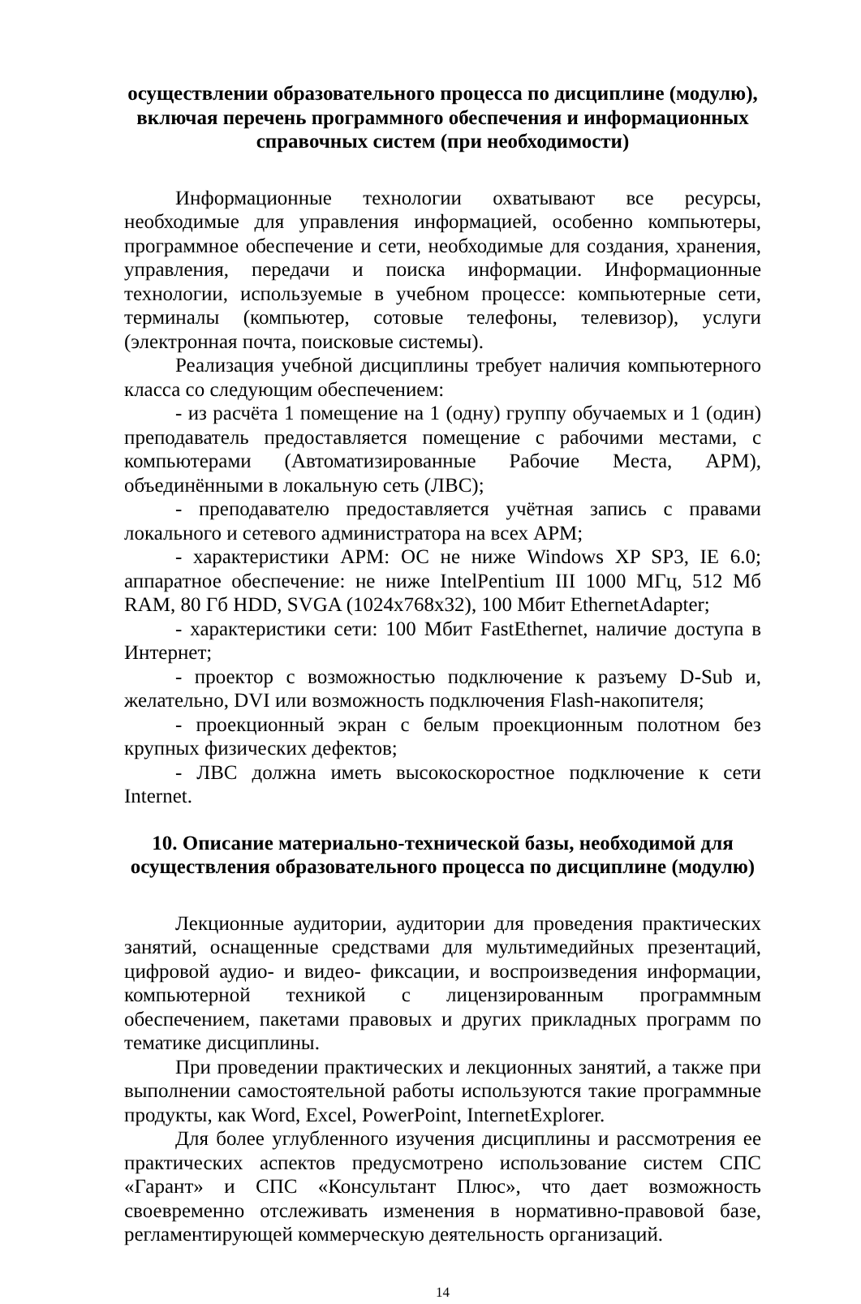осуществлении образовательного процесса по дисциплине (модулю), включая перечень программного обеспечения и информационных справочных систем (при необходимости)
Информационные технологии охватывают все ресурсы, необходимые для управления информацией, особенно компьютеры, программное обеспечение и сети, необходимые для создания, хранения, управления, передачи и поиска информации. Информационные технологии, используемые в учебном процессе: компьютерные сети, терминалы (компьютер, сотовые телефоны, телевизор), услуги (электронная почта, поисковые системы).
Реализация учебной дисциплины требует наличия компьютерного класса со следующим обеспечением:
- из расчёта 1 помещение на 1 (одну) группу обучаемых и 1 (один) преподаватель предоставляется помещение с рабочими местами, с компьютерами (Автоматизированные Рабочие Места, АРМ), объединёнными в локальную сеть (ЛВС);
- преподавателю предоставляется учётная запись с правами локального и сетевого администратора на всех АРМ;
- характеристики АРМ: ОС не ниже Windows XP SP3, IE 6.0; аппаратное обеспечение: не ниже IntelPentium III 1000 МГц, 512 Мб RAM, 80 Гб HDD, SVGA (1024x768x32), 100 Мбит EthernetAdapter;
- характеристики сети: 100 Мбит FastEthernet, наличие доступа в Интернет;
- проектор с возможностью подключение к разъему D-Sub и, желательно, DVI или возможность подключения Flash-накопителя;
- проекционный экран с белым проекционным полотном без крупных физических дефектов;
- ЛВС должна иметь высокоскоростное подключение к сети Internet.
10. Описание материально-технической базы, необходимой для осуществления образовательного процесса по дисциплине (модулю)
Лекционные аудитории, аудитории для проведения практических занятий, оснащенные средствами для мультимедийных презентаций, цифровой аудио- и видео- фиксации, и воспроизведения информации, компьютерной техникой с лицензированным программным обеспечением, пакетами правовых и других прикладных программ по тематике дисциплины.
При проведении практических и лекционных занятий, а также при выполнении самостоятельной работы используются такие программные продукты, как Word, Excel, PowerPoint, InternetExplorer.
Для более углубленного изучения дисциплины и рассмотрения ее практических аспектов предусмотрено использование систем СПС «Гарант» и СПС «Консультант Плюс», что дает возможность своевременно отслеживать изменения в нормативно-правовой базе, регламентирующей коммерческую деятельность организаций.
14